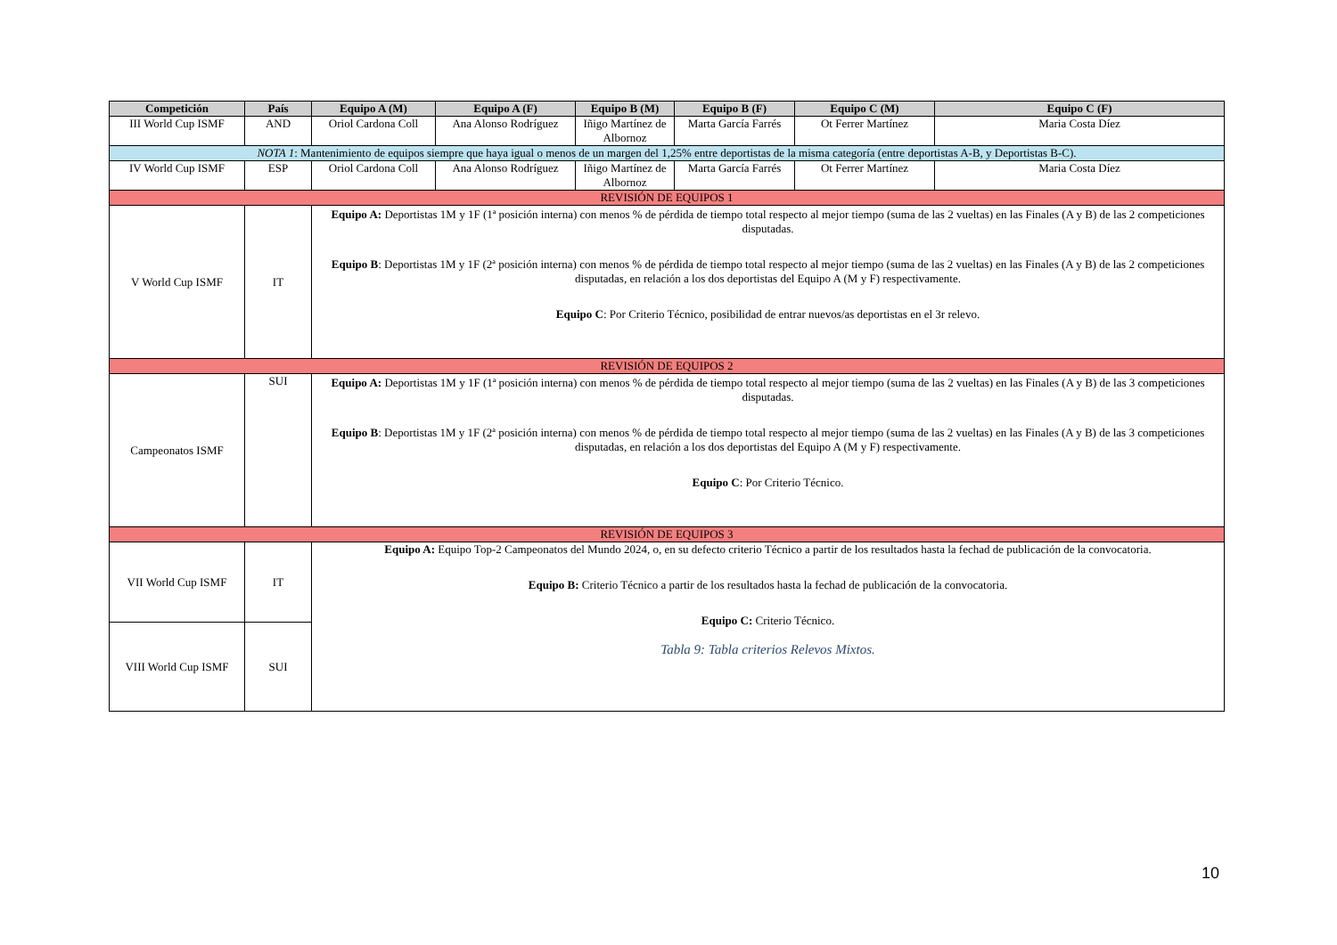| Competición | País | Equipo A (M) | Equipo A (F) | Equipo B (M) | Equipo B (F) | Equipo C (M) | Equipo C (F) |
| --- | --- | --- | --- | --- | --- | --- | --- |
| III World Cup ISMF | AND | Oriol Cardona Coll | Ana Alonso Rodríguez | Iñigo Martínez de Albornoz | Marta García Farrés | Ot Ferrer Martínez | Maria Costa Díez |
| NOTA 1 : Mantenimiento de equipos siempre que haya igual o menos de un margen del 1,25% entre deportistas de la misma categoría (entre deportistas A-B, y Deportistas B-C). | | | | | | | |
| IV World Cup ISMF | ESP | Oriol Cardona Coll | Ana Alonso Rodríguez | Iñigo Martínez de Albornoz | Marta García Farrés | Ot Ferrer Martínez | Maria Costa Díez |
| REVISIÓN DE EQUIPOS 1 | | | | | | | |
| V World Cup ISMF | IT | Equipo A: Deportistas 1M y 1F (1ª posición interna) con menos % de pérdida de tiempo total respecto al mejor tiempo (suma de las 2 vueltas) en las Finales (A y B) de las 2 competiciones disputadas. Equipo B : Deportistas 1M y 1F (2ª posición interna) con menos % de pérdida de tiempo total respecto al mejor tiempo (suma de las 2 vueltas) en las Finales (A y B) de las 2 competiciones disputadas, en relación a los dos deportistas del Equipo A (M y F) respectivamente. Equipo C : Por Criterio Técnico, posibilidad de entrar nuevos/as deportistas en el 3r relevo. | | | | | |
| REVISIÓN DE EQUIPOS 2 | | | | | | | |
| Campeonatos ISMF | SUI | Equipo A: Deportistas 1M y 1F (1ª posición interna) con menos % de pérdida de tiempo total respecto al mejor tiempo (suma de las 2 vueltas) en las Finales (A y B) de las 3 competiciones disputadas. Equipo B : Deportistas 1M y 1F (2ª posición interna) con menos % de pérdida de tiempo total respecto al mejor tiempo (suma de las 2 vueltas) en las Finales (A y B) de las 3 competiciones disputadas, en relación a los dos deportistas del Equipo A (M y F) respectivamente. Equipo C : Por Criterio Técnico. | | | | | |
| REVISIÓN DE EQUIPOS 3 | | | | | | | |
| VII World Cup ISMF | IT | Equipo A: Equipo Top-2 Campeonatos del Mundo 2024, o, en su defecto criterio Técnico a partir de los resultados hasta la fechad de publicación de la convocatoria. Equipo B: Criterio Técnico a partir de los resultados hasta la fechad de publicación de la convocatoria. Equipo C: Criterio Técnico. Tabla 9: Tabla criterios Relevos Mixtos. | | | | | |
| VIII World Cup ISMF | SUI | | | | | | |
10